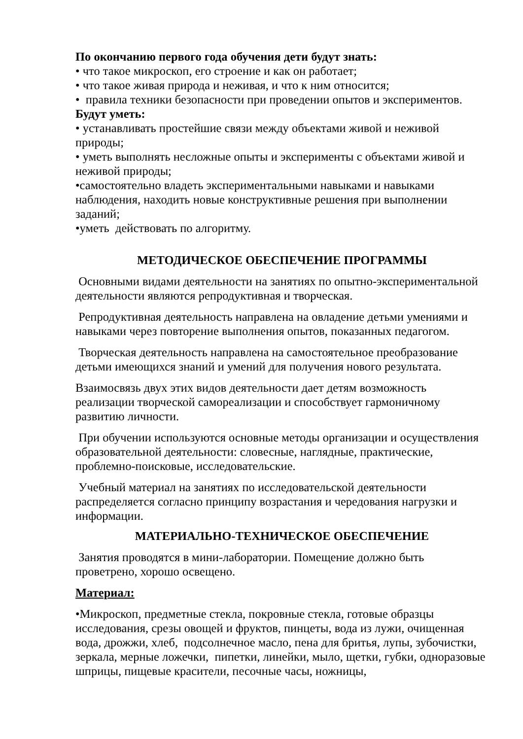По окончанию первого года обучения дети будут знать:
• что такое микроскоп, его строение и как он работает;
• что такое живая природа и неживая, и что к ним относится;
• правила техники безопасности при проведении опытов и экспериментов.
Будут уметь:
• устанавливать простейшие связи между объектами живой и неживой природы;
• уметь выполнять несложные опыты и эксперименты с объектами живой и неживой природы;
•самостоятельно владеть экспериментальными навыками и навыками наблюдения, находить новые конструктивные решения при выполнении заданий;
•уметь действовать по алгоритму.
МЕТОДИЧЕСКОЕ ОБЕСПЕЧЕНИЕ ПРОГРАММЫ
Основными видами деятельности на занятиях по опытно-экспериментальной деятельности являются репродуктивная и творческая.
Репродуктивная деятельность направлена на овладение детьми умениями и навыками через повторение выполнения опытов, показанных педагогом.
Творческая деятельность направлена на самостоятельное преобразование детьми имеющихся знаний и умений для получения нового результата.
Взаимосвязь двух этих видов деятельности дает детям возможность реализации творческой самореализации и способствует гармоничному развитию личности.
При обучении используются основные методы организации и осуществления образовательной деятельности: словесные, наглядные, практические, проблемно-поисковые, исследовательские.
Учебный материал на занятиях по исследовательской деятельности распределяется согласно принципу возрастания и чередования нагрузки и информации.
МАТЕРИАЛЬНО-ТЕХНИЧЕСКОЕ ОБЕСПЕЧЕНИЕ
Занятия проводятся в мини-лаборатории. Помещение должно быть проветрено, хорошо освещено.
Материал:
•Микроскоп, предметные стекла, покровные стекла, готовые образцы исследования, срезы овощей и фруктов, пинцеты, вода из лужи, очищенная вода, дрожжи, хлеб, подсолнечное масло, пена для бритья, лупы, зубочистки, зеркала, мерные ложечки, пипетки, линейки, мыло, щетки, губки, одноразовые шприцы, пищевые красители, песочные часы, ножницы,